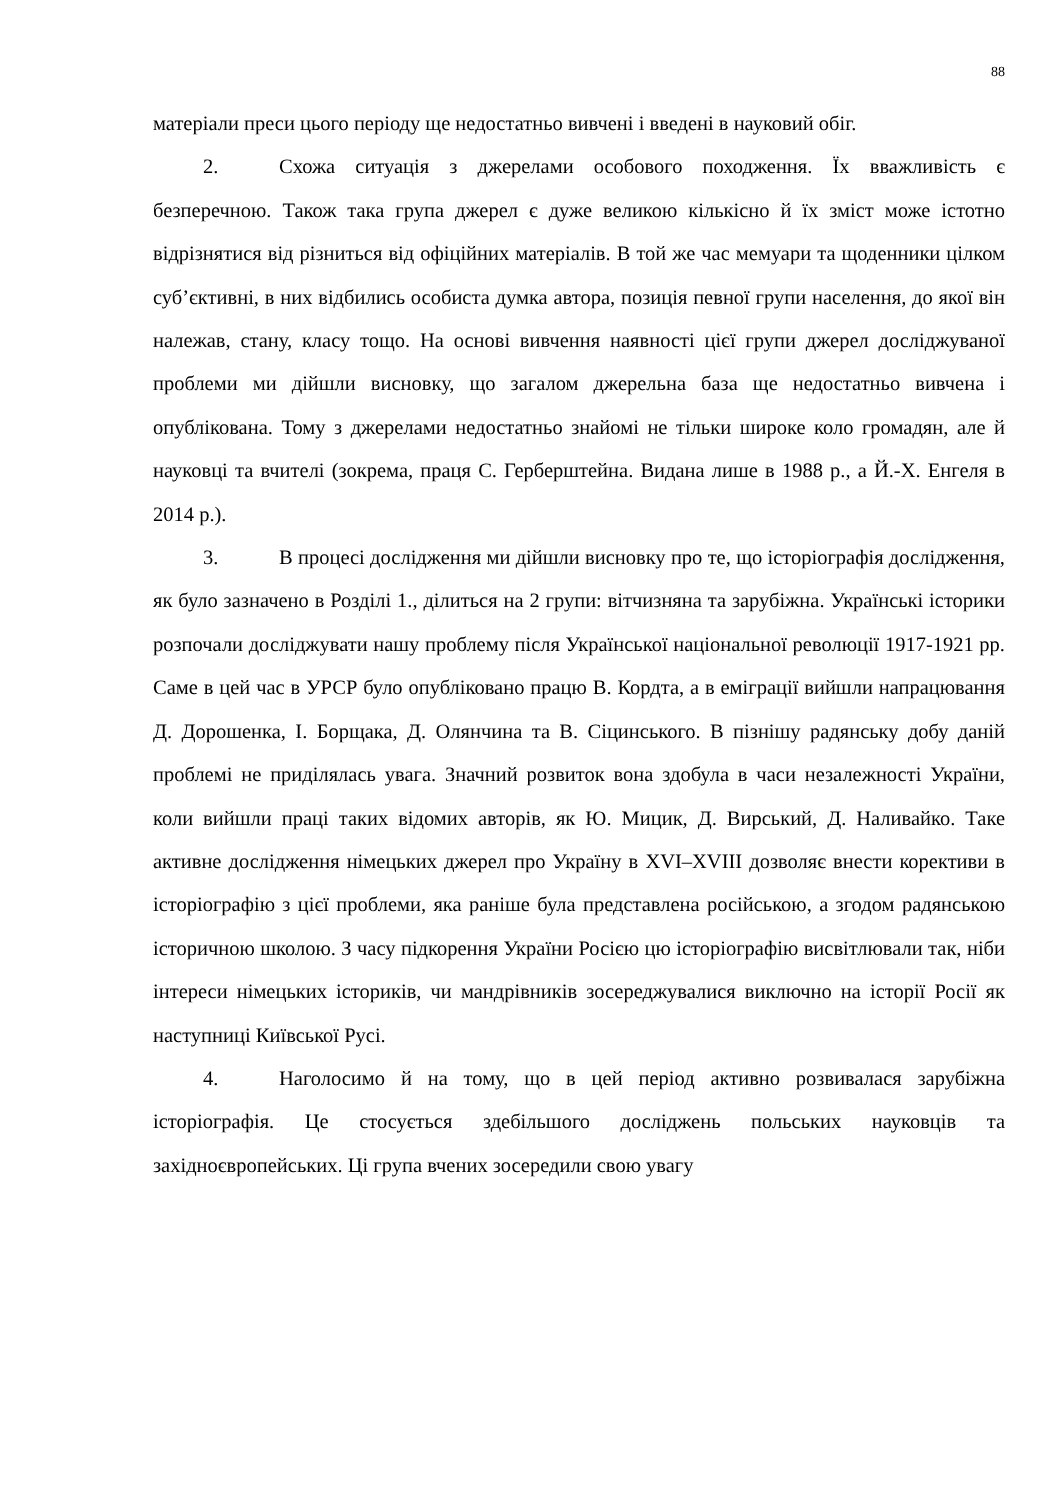88
матеріали преси цього періоду ще недостатньо вивчені і введені в науковий обіг.
2. Схожа ситуація з джерелами особового походження. Їх вважливість є безперечною. Також така група джерел є дуже великою кількісно й їх зміст може істотно відрізнятися від різниться від офіційних матеріалів. В той же час мемуари та щоденники цілком суб’єктивні, в них відбились особиста думка автора, позиція певної групи населення, до якої він належав, стану, класу тощо. На основі вивчення наявності цієї групи джерел досліджуваної проблеми ми дійшли висновку, що загалом джерельна база ще недостатньо вивчена і опублікована. Тому з джерелами недостатньо знайомі не тільки широке коло громадян, але й науковці та вчителі (зокрема, праця С. Герберштейна. Видана лише в 1988 р., а Й.-Х. Енгеля в 2014 р.).
3. В процесі дослідження ми дійшли висновку про те, що історіографія дослідження, як було зазначено в Розділі 1., ділиться на 2 групи: вітчизняна та зарубіжна. Українські історики розпочали досліджувати нашу проблему після Української національної революції 1917-1921 рр. Саме в цей час в УРСР було опубліковано працю В. Кордта, а в еміграції вийшли напрацювання Д. Дорошенка, І. Борщака, Д. Олянчина та В. Сіцинського. В пізнішу радянську добу даній проблемі не приділялась увага. Значний розвиток вона здобула в часи незалежності України, коли вийшли праці таких відомих авторів, як Ю. Мицик, Д. Вирський, Д. Наливайко. Таке активне дослідження німецьких джерел про Україну в XVI–XVIII дозволяє внести корективи в історіографію з цієї проблеми, яка раніше була представлена російською, а згодом радянською історичною школою. З часу підкорення України Росією цю історіографію висвітлювали так, ніби інтереси німецьких істориків, чи мандрівників зосереджувалися виключно на історії Росії як наступниці Київської Русі.
4. Наголосимо й на тому, що в цей період активно розвивалася зарубіжна історіографія. Це стосується здебільшого досліджень польських науковців та західноєвропейських. Ці група вчених зосередили свою увагу